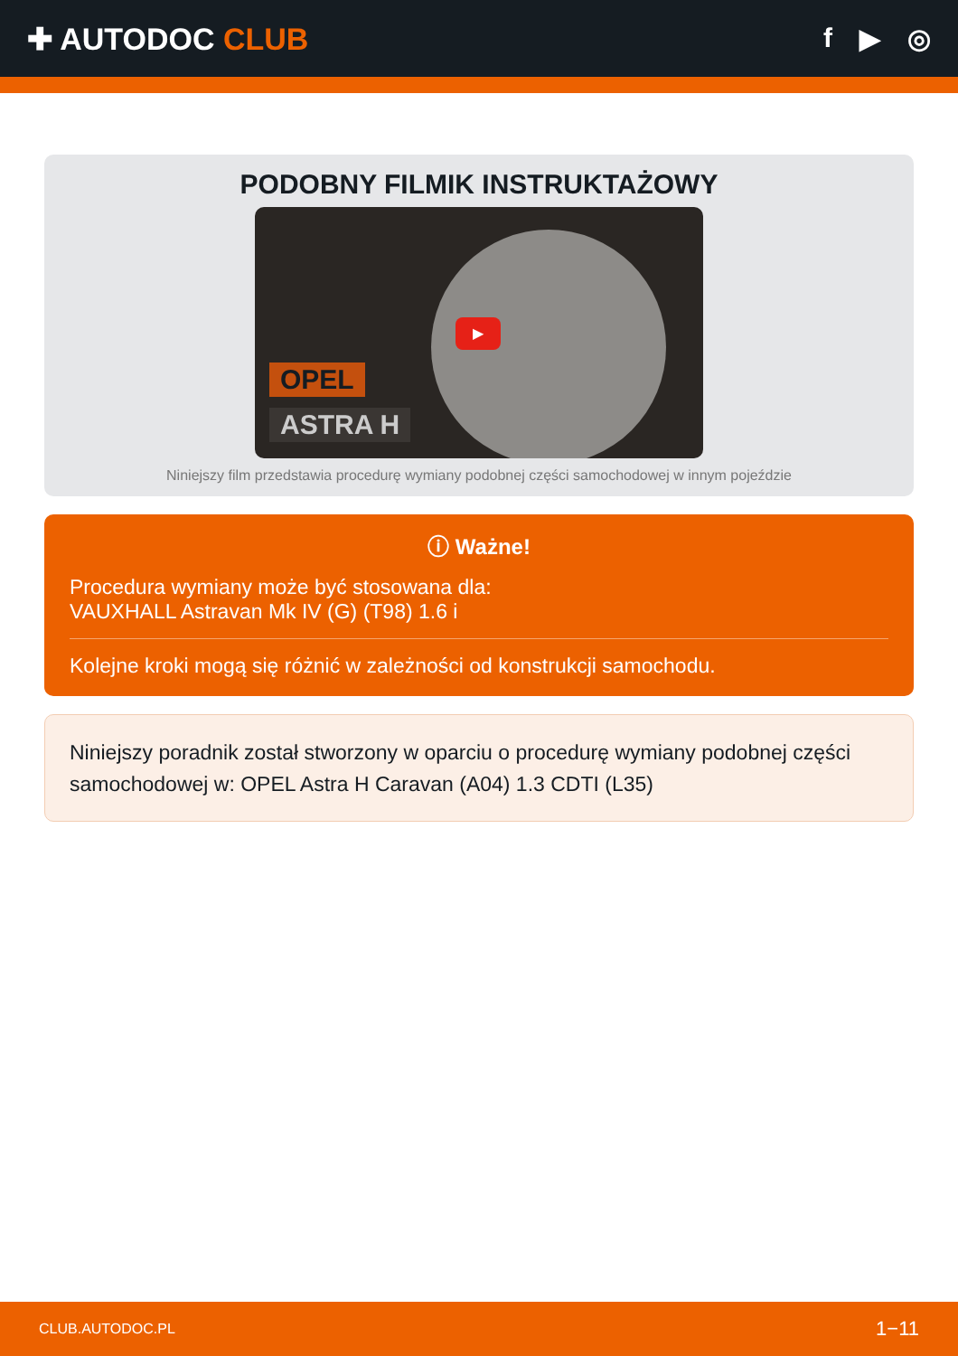✚ AUTODOC CLUB f ▶ ◎
PODOBNY FILMIK INSTRUKTAŻOWY
▶
OPEL
ASTRA H
Niniejszy film przedstawia procedurę wymiany podobnej części samochodowej w innym pojeździe
ⓘ Ważne!
Procedura wymiany może być stosowana dla:
VAUXHALL Astravan Mk IV (G) (T98) 1.6 i
Kolejne kroki mogą się różnić w zależności od konstrukcji samochodu.
Niniejszy poradnik został stworzony w oparciu o procedurę wymiany podobnej części samochodowej w: OPEL Astra H Caravan (A04) 1.3 CDTI (L35)
CLUB.AUTODOC.PL 1−11